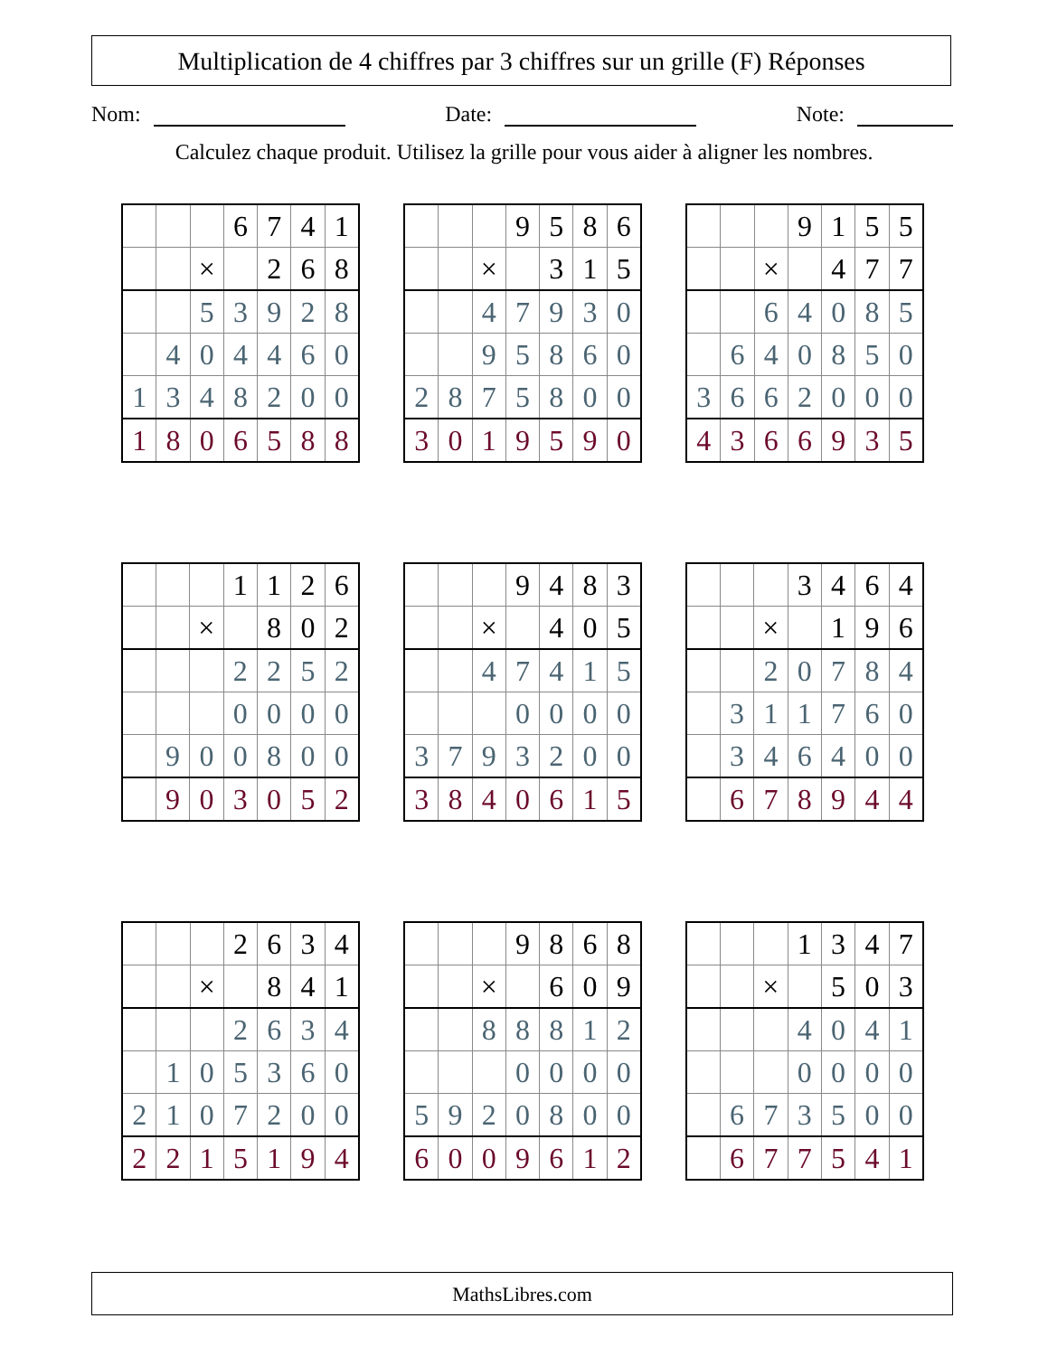Multiplication de 4 chiffres par 3 chiffres sur un grille (F) Réponses
Nom: Date: Note:
Calculez chaque produit. Utilisez la grille pour vous aider à aligner les nombres.
| | | | 6 | 7 | 4 | 1 |
| | | × | | 2 | 6 | 8 |
| | | 5 | 3 | 9 | 2 | 8 |
| | 4 | 0 | 4 | 4 | 6 | 0 |
| 1 | 3 | 4 | 8 | 2 | 0 | 0 |
| 1 | 8 | 0 | 6 | 5 | 8 | 8 |
| | | | 9 | 5 | 8 | 6 |
| | | × | | 3 | 1 | 5 |
| | | 4 | 7 | 9 | 3 | 0 |
| | | 9 | 5 | 8 | 6 | 0 |
| 2 | 8 | 7 | 5 | 8 | 0 | 0 |
| 3 | 0 | 1 | 9 | 5 | 9 | 0 |
| | | | 9 | 1 | 5 | 5 |
| | | × | | 4 | 7 | 7 |
| | | 6 | 4 | 0 | 8 | 5 |
| | 6 | 4 | 0 | 8 | 5 | 0 |
| 3 | 6 | 6 | 2 | 0 | 0 | 0 |
| 4 | 3 | 6 | 6 | 9 | 3 | 5 |
| | | | 1 | 1 | 2 | 6 |
| | | × | | 8 | 0 | 2 |
| | | | 2 | 2 | 5 | 2 |
| | | | 0 | 0 | 0 | 0 |
| | 9 | 0 | 0 | 8 | 0 | 0 |
| | 9 | 0 | 3 | 0 | 5 | 2 |
| | | | 9 | 4 | 8 | 3 |
| | | × | | 4 | 0 | 5 |
| | | 4 | 7 | 4 | 1 | 5 |
| | | | 0 | 0 | 0 | 0 |
| 3 | 7 | 9 | 3 | 2 | 0 | 0 |
| 3 | 8 | 4 | 0 | 6 | 1 | 5 |
| | | | 3 | 4 | 6 | 4 |
| | | × | | 1 | 9 | 6 |
| | | 2 | 0 | 7 | 8 | 4 |
| | 3 | 1 | 1 | 7 | 6 | 0 |
| | 3 | 4 | 6 | 4 | 0 | 0 |
| | 6 | 7 | 8 | 9 | 4 | 4 |
| | | | 2 | 6 | 3 | 4 |
| | | × | | 8 | 4 | 1 |
| | | | 2 | 6 | 3 | 4 |
| | 1 | 0 | 5 | 3 | 6 | 0 |
| 2 | 1 | 0 | 7 | 2 | 0 | 0 |
| 2 | 2 | 1 | 5 | 1 | 9 | 4 |
| | | | 9 | 8 | 6 | 8 |
| | | × | | 6 | 0 | 9 |
| | | 8 | 8 | 8 | 1 | 2 |
| | | | 0 | 0 | 0 | 0 |
| 5 | 9 | 2 | 0 | 8 | 0 | 0 |
| 6 | 0 | 0 | 9 | 6 | 1 | 2 |
| | | | 1 | 3 | 4 | 7 |
| | | × | | 5 | 0 | 3 |
| | | | 4 | 0 | 4 | 1 |
| | | | 0 | 0 | 0 | 0 |
| | 6 | 7 | 3 | 5 | 0 | 0 |
| | 6 | 7 | 7 | 5 | 4 | 1 |
MathsLibres.com